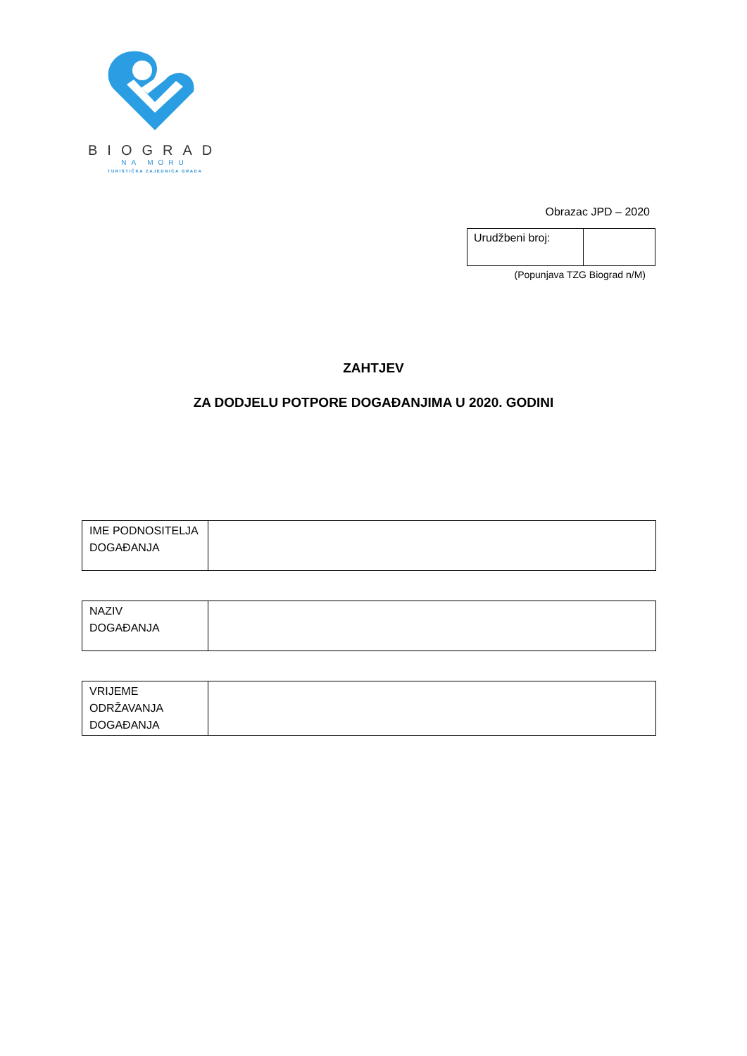BIOGRAD
NA MORU
TURISTIČKA ZAJEDNICA GRADA
Obrazac JPD – 2020
| Urudžbeni broj: | |
(Popunjava TZG Biograd n/M)
ZAHTJEV
ZA DODJELU POTPORE DOGAĐANJIMA U 2020. GODINI
| IME PODNOSITELJA DOGAĐANJA | |
| NAZIV DOGAĐANJA | |
| VRIJEME ODRŽAVANJA DOGAĐANJA | |